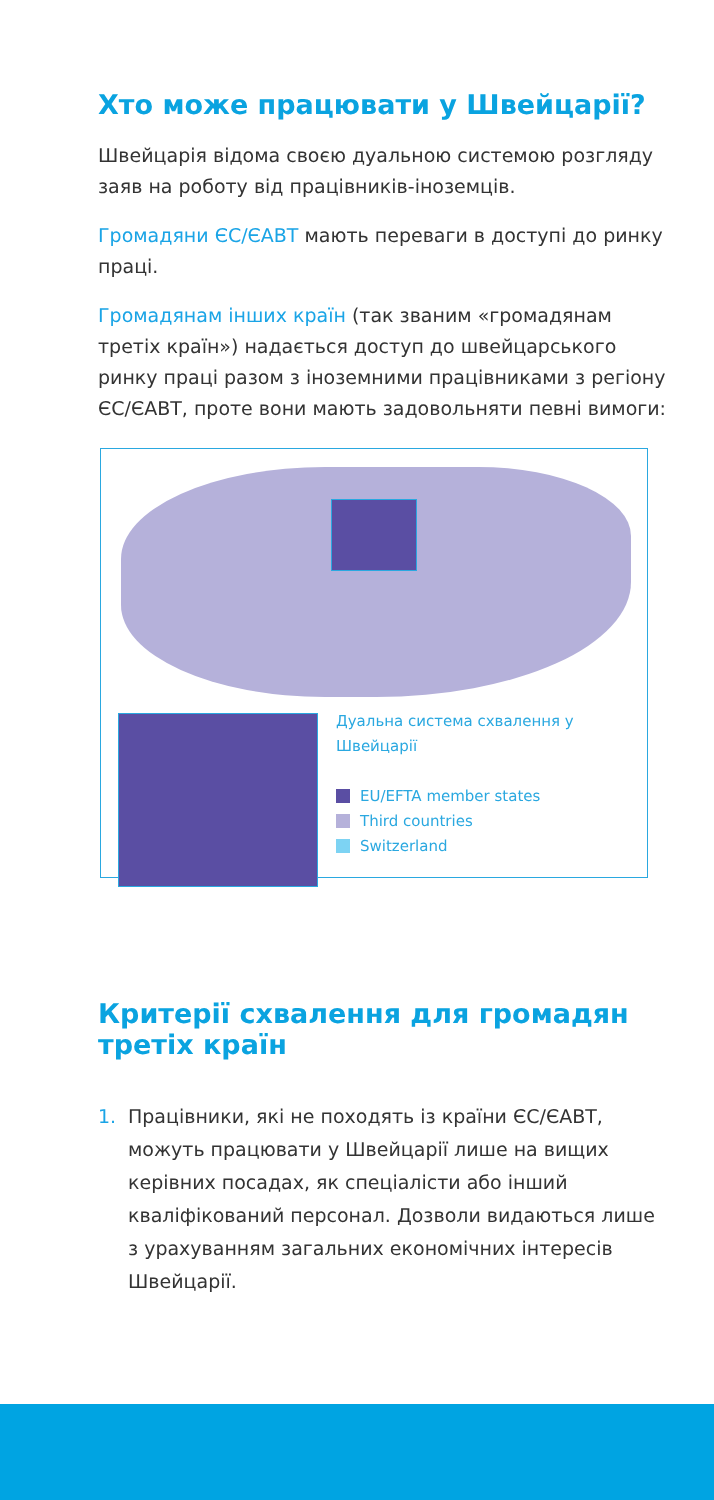Хто може працювати у Швейцарії?
Швейцарія відома своєю дуальною системою розгляду заяв на роботу від працівників-іноземців.
Громадяни ЄС/ЄАВТ мають переваги в доступі до ринку праці.
Громадянам інших країн (так званим «громадянам третіх країн») надається доступ до швейцарського ринку праці разом з іноземними працівниками з регіону ЄС/ЄАВТ, проте вони мають задовольняти певні вимоги:
Дуальна система схвалення у
Швейцарії
EU/EFTA member states
Third countries
Switzerland
Критерії схвалення для громадян третіх країн
1. Працівники, які не походять із країни ЄС/ЄАВТ, можуть працювати у Швейцарії лише на вищих керівних посадах, як спеціалісти або інший кваліфікований персонал. Дозволи видаються лише з урахуванням загальних економічних інтересів Швейцарії.